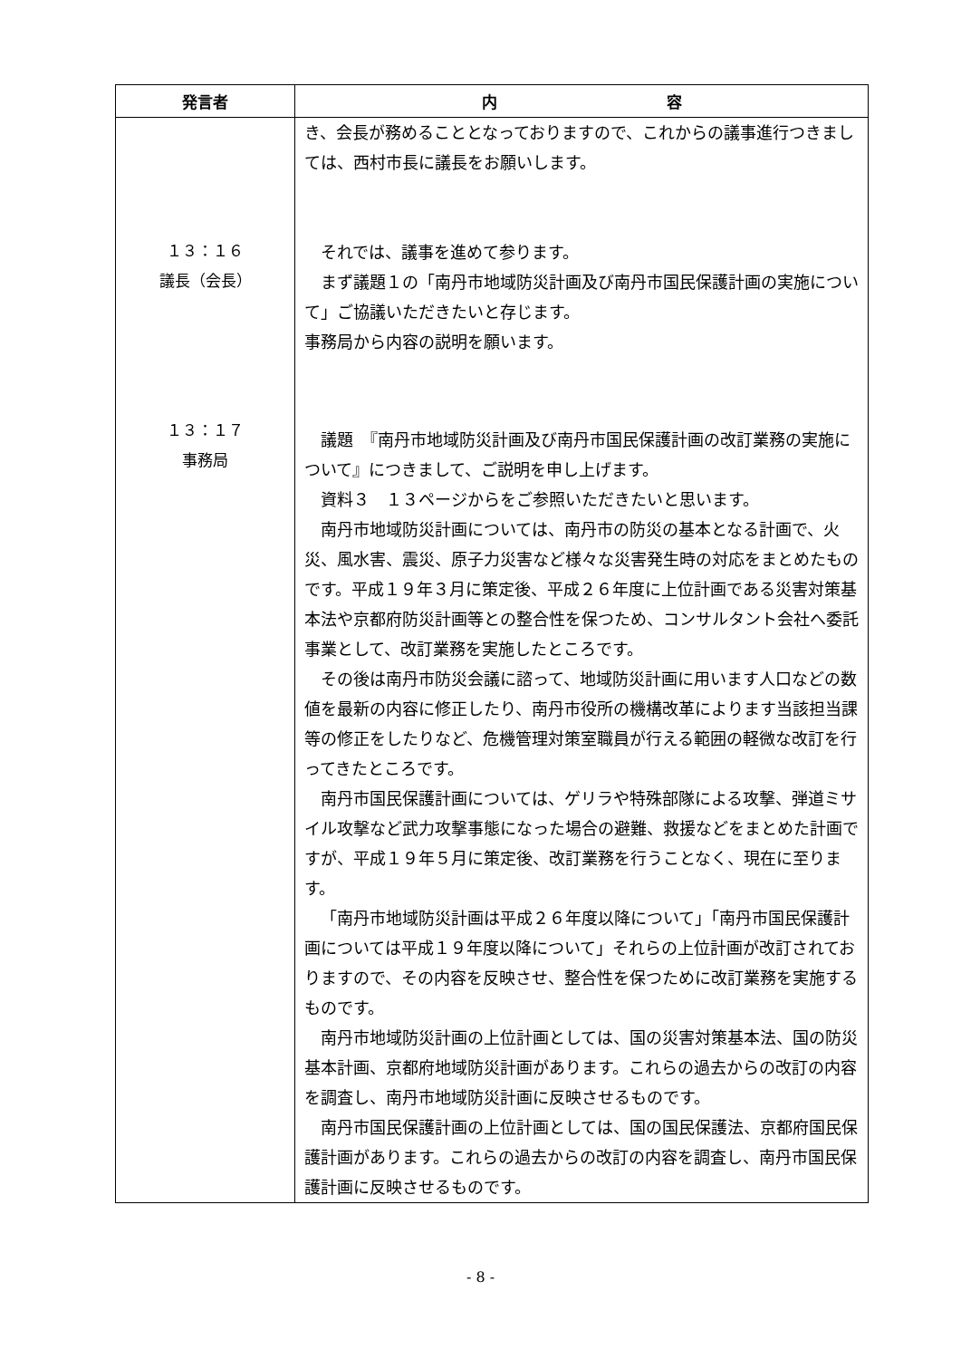| 発言者 | 内 容 |
| --- | --- |
| １３：１６ 議長（会長） １３：１７ 事務局 | き、会長が務めることとなっておりますので、これからの議事進行つきましては、西村市長に議長をお願いします。 それでは、議事を進めて参ります。 まず議題１の「南丹市地域防災計画及び南丹市国民保護計画の実施について」ご協議いただきたいと存じます。 事務局から内容の説明を願います。 議題 『南丹市地域防災計画及び南丹市国民保護計画の改訂業務の実施について』につきまして、ご説明を申し上げます。 資料３ １３ページからをご参照いただきたいと思います。 南丹市地域防災計画については、南丹市の防災の基本となる計画で、火災、風水害、震災、原子力災害など様々な災害発生時の対応をまとめたものです。平成１９年３月に策定後、平成２６年度に上位計画である災害対策基本法や京都府防災計画等との整合性を保つため、コンサルタント会社へ委託事業として、改訂業務を実施したところです。 その後は南丹市防災会議に諮って、地域防災計画に用います人口などの数値を最新の内容に修正したり、南丹市役所の機構改革によります当該担当課等の修正をしたりなど、危機管理対策室職員が行える範囲の軽微な改訂を行ってきたところです。 南丹市国民保護計画については、ゲリラや特殊部隊による攻撃、弾道ミサイル攻撃など武力攻撃事態になった場合の避難、救援などをまとめた計画ですが、平成１９年５月に策定後、改訂業務を行うことなく、現在に至ります。 「南丹市地域防災計画は平成２６年度以降について」「南丹市国民保護計画については平成１９年度以降について」それらの上位計画が改訂されておりますので、その内容を反映させ、整合性を保つために改訂業務を実施するものです。 南丹市地域防災計画の上位計画としては、国の災害対策基本法、国の防災基本計画、京都府地域防災計画があります。これらの過去からの改訂の内容を調査し、南丹市地域防災計画に反映させるものです。 南丹市国民保護計画の上位計画としては、国の国民保護法、京都府国民保護計画があります。これらの過去からの改訂の内容を調査し、南丹市国民保護計画に反映させるものです。 |
- 8 -